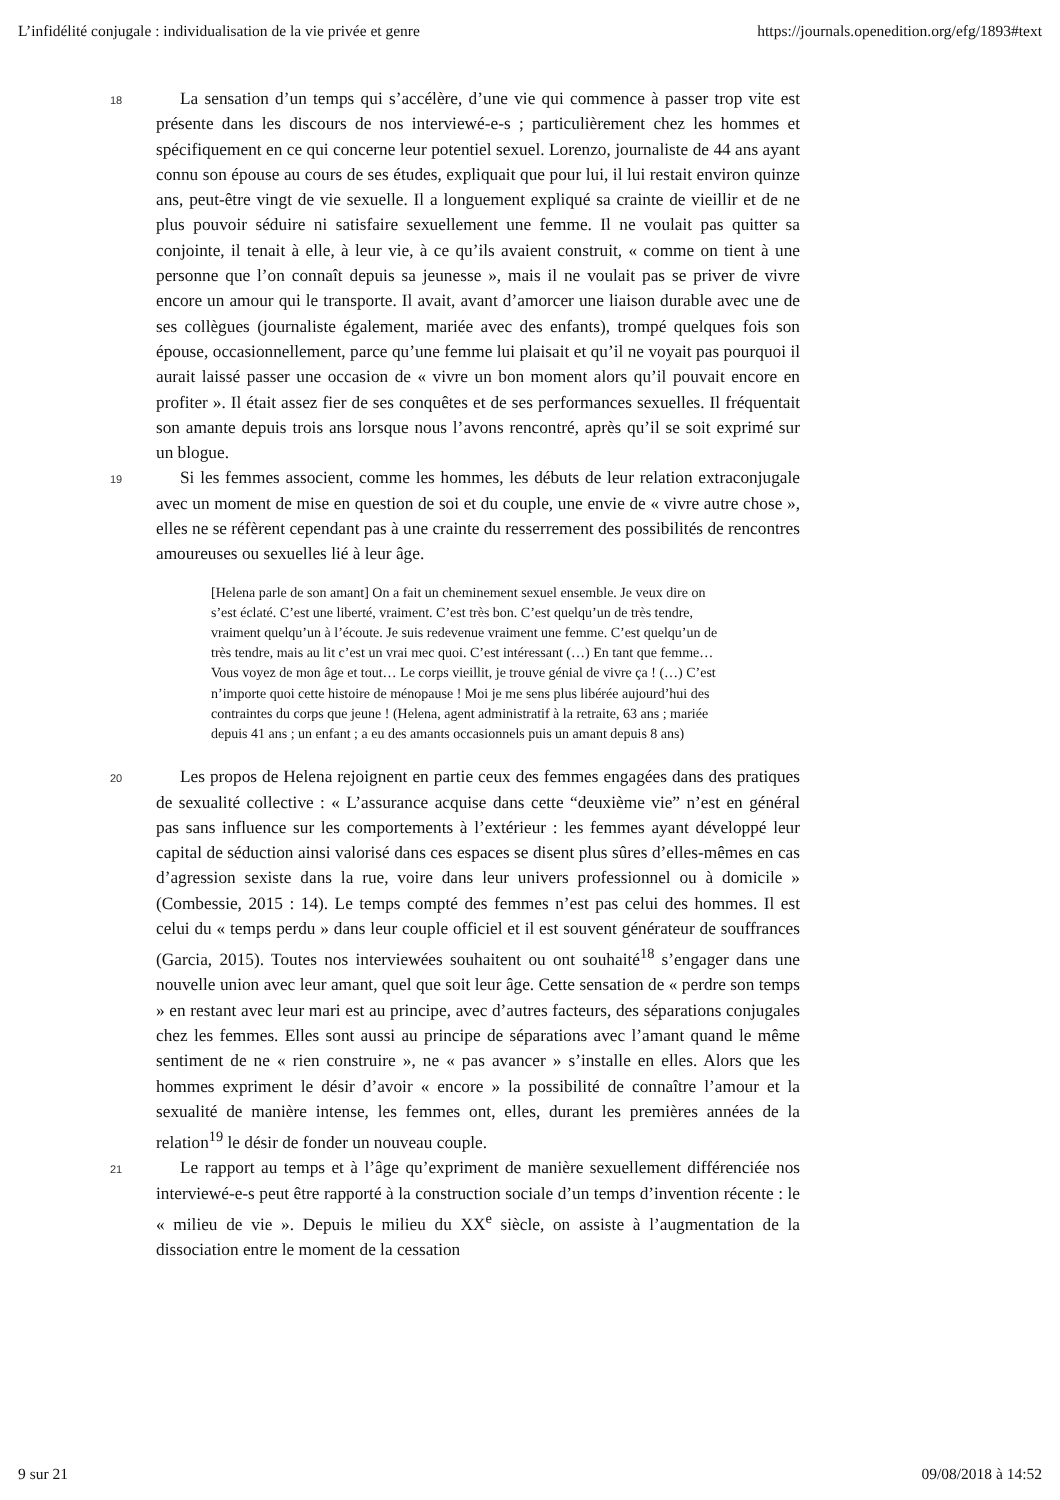L’infidélité conjugale : individualisation de la vie privée et genre https://journals.openedition.org/efg/1893#text
18
La sensation d’un temps qui s’accélère, d’une vie qui commence à passer trop vite est présente dans les discours de nos interviewé-e-s ; particulièrement chez les hommes et spécifiquement en ce qui concerne leur potentiel sexuel. Lorenzo, journaliste de 44 ans ayant connu son épouse au cours de ses études, expliquait que pour lui, il lui restait environ quinze ans, peut-être vingt de vie sexuelle. Il a longuement expliqué sa crainte de vieillir et de ne plus pouvoir séduire ni satisfaire sexuellement une femme. Il ne voulait pas quitter sa conjointe, il tenait à elle, à leur vie, à ce qu’ils avaient construit, « comme on tient à une personne que l’on connaît depuis sa jeunesse », mais il ne voulait pas se priver de vivre encore un amour qui le transporte. Il avait, avant d’amorcer une liaison durable avec une de ses collègues (journaliste également, mariée avec des enfants), trompé quelques fois son épouse, occasionnellement, parce qu’une femme lui plaisait et qu’il ne voyait pas pourquoi il aurait laissé passer une occasion de « vivre un bon moment alors qu’il pouvait encore en profiter ». Il était assez fier de ses conquêtes et de ses performances sexuelles. Il fréquentait son amante depuis trois ans lorsque nous l’avons rencontré, après qu’il se soit exprimé sur un blogue.
19
Si les femmes associent, comme les hommes, les débuts de leur relation extraconjugale avec un moment de mise en question de soi et du couple, une envie de « vivre autre chose », elles ne se réfèrent cependant pas à une crainte du resserrement des possibilités de rencontres amoureuses ou sexuelles lié à leur âge.
[Helena parle de son amant] On a fait un cheminement sexuel ensemble. Je veux dire on s’est éclaté. C’est une liberté, vraiment. C’est très bon. C’est quelqu’un de très tendre, vraiment quelqu’un à l’écoute. Je suis redevenue vraiment une femme. C’est quelqu’un de très tendre, mais au lit c’est un vrai mec quoi. C’est intéressant (…) En tant que femme… Vous voyez de mon âge et tout… Le corps vieillit, je trouve génial de vivre ça ! (…) C’est n’importe quoi cette histoire de ménopause ! Moi je me sens plus libérée aujourd’hui des contraintes du corps que jeune ! (Helena, agent administratif à la retraite, 63 ans ; mariée depuis 41 ans ; un enfant ; a eu des amants occasionnels puis un amant depuis 8 ans)
20
Les propos de Helena rejoignent en partie ceux des femmes engagées dans des pratiques de sexualité collective : « L’assurance acquise dans cette “deuxième vie” n’est en général pas sans influence sur les comportements à l’extérieur : les femmes ayant développé leur capital de séduction ainsi valorisé dans ces espaces se disent plus sûres d’elles-mêmes en cas d’agression sexiste dans la rue, voire dans leur univers professionnel ou à domicile » (Combessie, 2015 : 14). Le temps compté des femmes n’est pas celui des hommes. Il est celui du « temps perdu » dans leur couple officiel et il est souvent générateur de souffrances (Garcia, 2015). Toutes nos interviewées souhaitent ou ont souhaité<sup>18</sup> s’engager dans une nouvelle union avec leur amant, quel que soit leur âge. Cette sensation de « perdre son temps » en restant avec leur mari est au principe, avec d’autres facteurs, des séparations conjugales chez les femmes. Elles sont aussi au principe de séparations avec l’amant quand le même sentiment de ne « rien construire », ne « pas avancer » s’installe en elles. Alors que les hommes expriment le désir d’avoir « encore » la possibilité de connaître l’amour et la sexualité de manière intense, les femmes ont, elles, durant les premières années de la relation<sup>19</sup> le désir de fonder un nouveau couple.
21
Le rapport au temps et à l’âge qu’expriment de manière sexuellement différenciée nos interviewé-e-s peut être rapporté à la construction sociale d’un temps d’invention récente : le « milieu de vie ». Depuis le milieu du XX<sup>e</sup> siècle, on assiste à l’augmentation de la dissociation entre le moment de la cessation
9 sur 21 09/08/2018 à 14:52